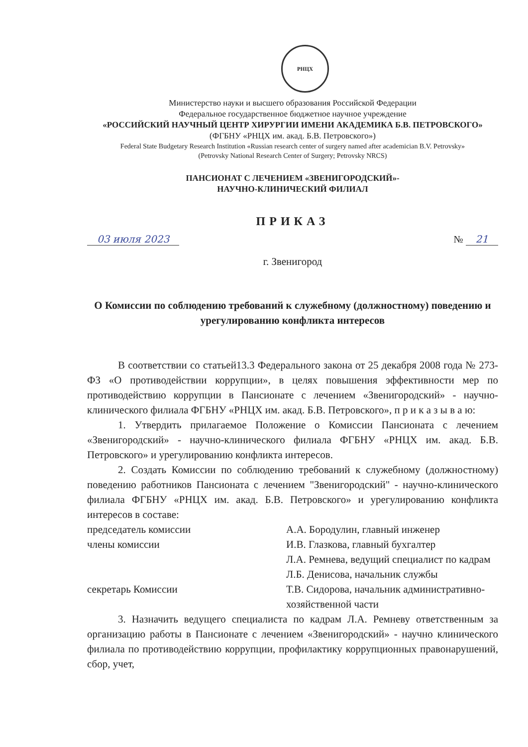РНЦХ
Министерство науки и высшего образования Российской Федерации
Федеральное государственное бюджетное научное учреждение
«РОССИЙСКИЙ НАУЧНЫЙ ЦЕНТР ХИРУРГИИ ИМЕНИ АКАДЕМИКА Б.В. ПЕТРОВСКОГО»
(ФГБНУ «РНЦХ им. акад. Б.В. Петровского»)
Federal State Budgetary Research Institution «Russian research center of surgery named after academician B.V. Petrovsky»
(Petrovsky National Research Center of Surgery; Petrovsky NRCS)
ПАНСИОНАТ С ЛЕЧЕНИЕМ «ЗВЕНИГОРОДСКИЙ»-
НАУЧНО-КЛИНИЧЕСКИЙ ФИЛИАЛ
ПРИКАЗ
03 июля 2023 № 21
г. Звенигород
О Комиссии по соблюдению требований к служебному (должностному) поведению и урегулированию конфликта интересов
В соответствии со статьей13.3 Федерального закона от 25 декабря 2008 года № 273-ФЗ «О противодействии коррупции», в целях повышения эффективности мер по противодействию коррупции в Пансионате с лечением «Звенигородский» - научно-клинического филиала ФГБНУ «РНЦХ им. акад. Б.В. Петровского», п р и к а з ы в а ю:
1. Утвердить прилагаемое Положение о Комиссии Пансионата с лечением «Звенигородский» - научно-клинического филиала ФГБНУ «РНЦХ им. акад. Б.В. Петровского» и урегулированию конфликта интересов.
2. Создать Комиссии по соблюдению требований к служебному (должностному) поведению работников Пансионата с лечением "Звенигородский" - научно-клинического филиала ФГБНУ «РНЦХ им. акад. Б.В. Петровского» и урегулированию конфликта интересов в составе:
председатель комиссии
А.А. Бородулин, главный инженер
члены комиссии
И.В. Глазкова, главный бухгалтер
Л.А. Ремнева, ведущий специалист по кадрам
Л.Б. Денисова, начальник службы
секретарь Комиссии
Т.В. Сидорова, начальник административно-хозяйственной части
3. Назначить ведущего специалиста по кадрам Л.А. Ремневу ответственным за организацию работы в Пансионате с лечением «Звенигородский» - научно клинического филиала по противодействию коррупции, профилактику коррупционных правонарушений, сбор, учет,